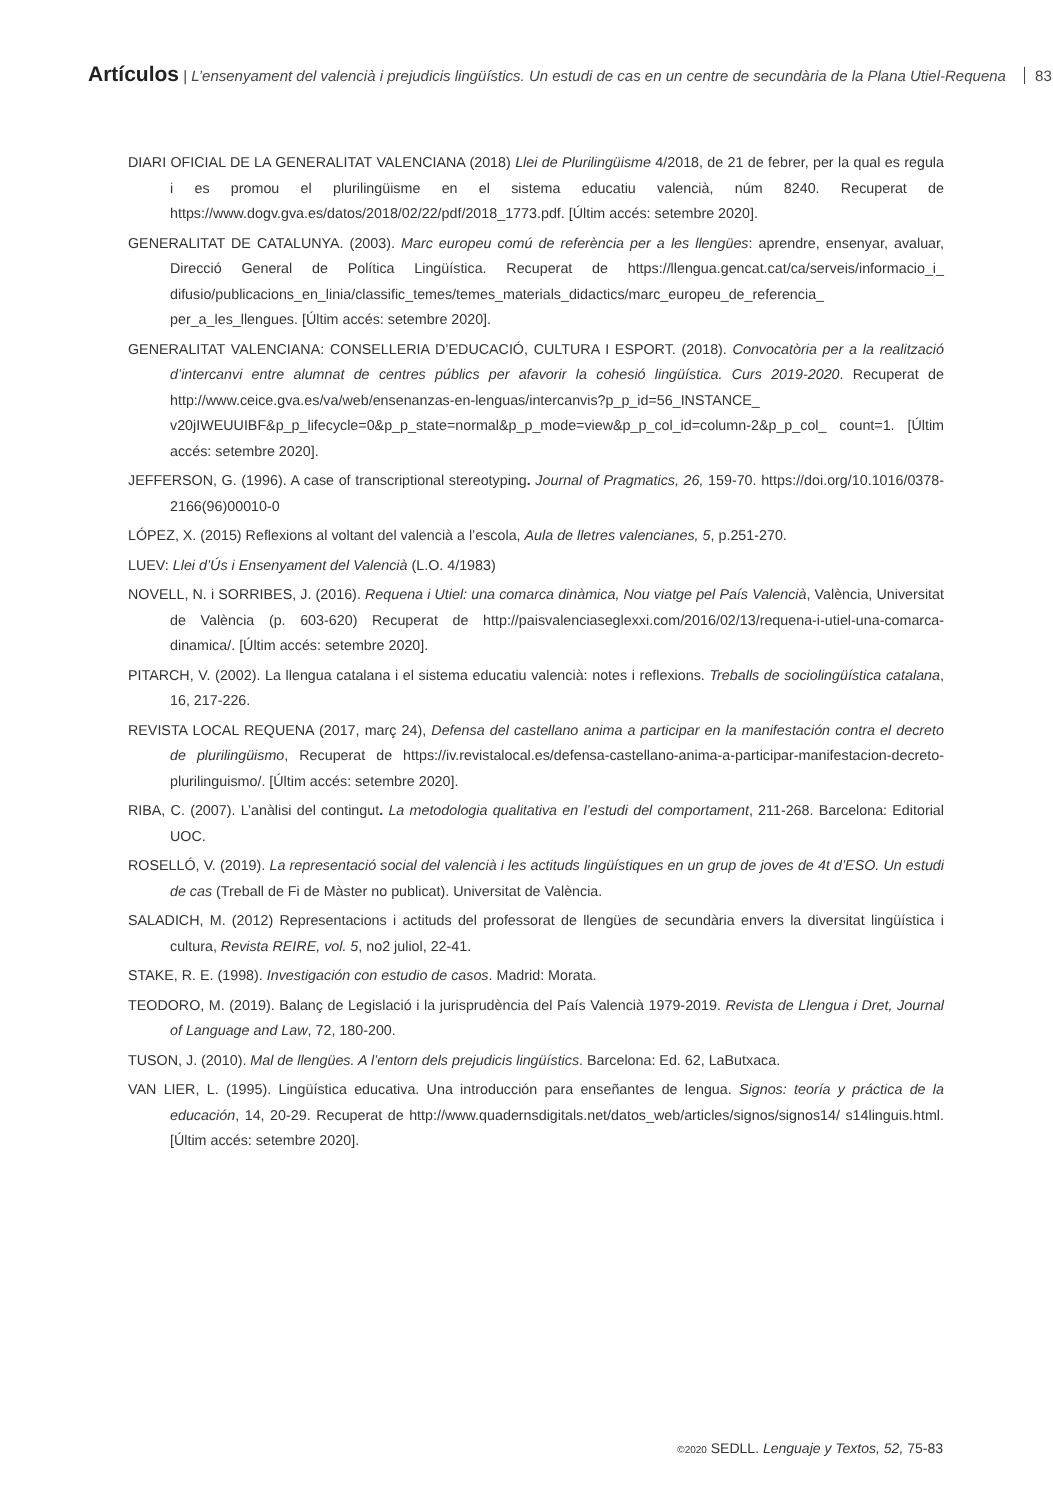Artículos | L’ensenyament del valencià i prejudicis lingüístics. Un estudi de cas en un centre de secundària de la Plana Utiel-Requena 83
DIARI OFICIAL DE LA GENERALITAT VALENCIANA (2018) Llei de Plurilingüisme 4/2018, de 21 de febrer, per la qual es regula i es promou el plurilingüisme en el sistema educatiu valencià, núm 8240. Recuperat de https://www.dogv.gva.es/datos/2018/02/22/pdf/2018_1773.pdf. [Últim accés: setembre 2020].
GENERALITAT DE CATALUNYA. (2003). Marc europeu comú de referència per a les llengües: aprendre, ensenyar, avaluar, Direcció General de Política Lingüística. Recuperat de https://llengua.gencat.cat/ca/serveis/informacio_i_ difusio/publicacions_en_linia/classific_temes/temes_materials_didactics/marc_europeu_de_referencia_ per_a_les_llengues. [Últim accés: setembre 2020].
GENERALITAT VALENCIANA: CONSELLERIA D’EDUCACIÓ, CULTURA I ESPORT. (2018). Convocatòria per a la realització d’intercanvi entre alumnat de centres públics per afavorir la cohesió lingüística. Curs 2019-2020. Recuperat de http://www.ceice.gva.es/va/web/ensenanzas-en-lenguas/intercanvis?p_p_id=56_INSTANCE_ v20jIWEUUIBF&p_p_lifecycle=0&p_p_state=normal&p_p_mode=view&p_p_col_id=column-2&p_p_col_ count=1. [Últim accés: setembre 2020].
JEFFERSON, G. (1996). A case of transcriptional stereotyping. Journal of Pragmatics, 26, 159-70. https://doi.org/10.1016/0378-2166(96)00010-0
LÓPEZ, X. (2015) Reflexions al voltant del valencià a l’escola, Aula de lletres valencianes, 5, p.251-270.
LUEV: Llei d’Ús i Ensenyament del Valencià (L.O. 4/1983)
NOVELL, N. i SORRIBES, J. (2016). Requena i Utiel: una comarca dinàmica, Nou viatge pel País Valencià, València, Universitat de València (p. 603-620) Recuperat de http://paisvalenciaseglexxi.com/2016/02/13/requena-i-utiel-una-comarca-dinamica/. [Últim accés: setembre 2020].
PITARCH, V. (2002). La llengua catalana i el sistema educatiu valencià: notes i reflexions. Treballs de sociolingüística catalana, 16, 217-226.
REVISTA LOCAL REQUENA (2017, març 24), Defensa del castellano anima a participar en la manifestación contra el decreto de plurilingüismo, Recuperat de https://iv.revistalocal.es/defensa-castellano-anima-a-participar-manifestacion-decreto-plurilinguismo/. [Últim accés: setembre 2020].
RIBA, C. (2007). L’anàlisi del contingut. La metodologia qualitativa en l’estudi del comportament, 211-268. Barcelona: Editorial UOC.
ROSELLÓ, V. (2019). La representació social del valencià i les actituds lingüístiques en un grup de joves de 4t d’ESO. Un estudi de cas (Treball de Fi de Màster no publicat). Universitat de València.
SALADICH, M. (2012) Representacions i actituds del professorat de llengües de secundària envers la diversitat lingüística i cultura, Revista REIRE, vol. 5, no2 juliol, 22-41.
STAKE, R. E. (1998). Investigación con estudio de casos. Madrid: Morata.
TEODORO, M. (2019). Balanç de Legislació i la jurisprudència del País Valencià 1979-2019. Revista de Llengua i Dret, Journal of Language and Law, 72, 180-200.
TUSON, J. (2010). Mal de llengües. A l’entorn dels prejudicis lingüístics. Barcelona: Ed. 62, LaButxaca.
VAN LIER, L. (1995). Lingüística educativa. Una introducción para enseñantes de lengua. Signos: teoría y práctica de la educación, 14, 20-29. Recuperat de http://www.quadernsdigitals.net/datos_web/articles/signos/signos14/ s14linguis.html. [Últim accés: setembre 2020].
©2020 SEDLL. Lenguaje y Textos, 52, 75-83